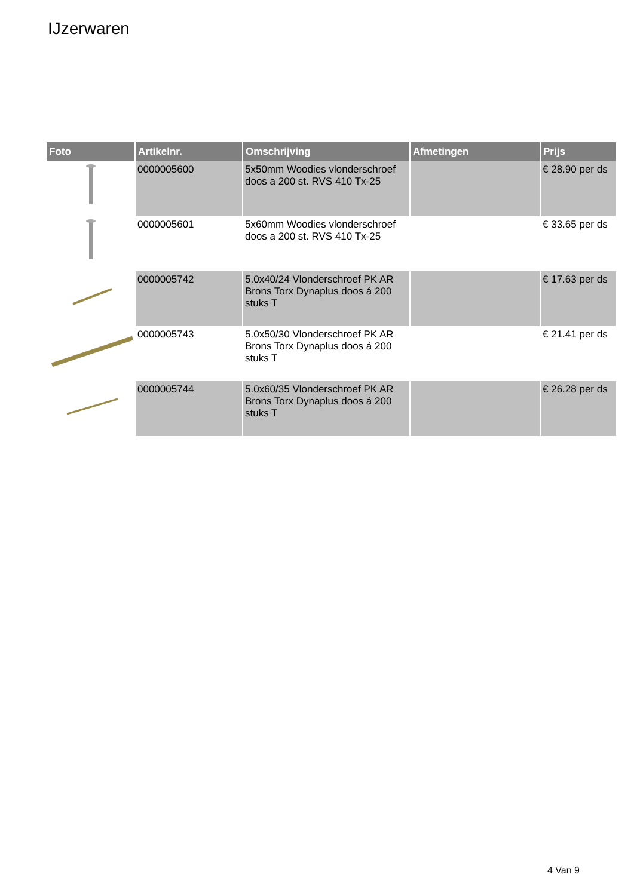IJzerwaren
| Foto | Artikelnr. | Omschrijving | Afmetingen | Prijs |
| --- | --- | --- | --- | --- |
| | 0000005600 | 5x50mm Woodies vlonderschroef doos a 200 st. RVS 410 Tx-25 | | € 28.90 per ds |
| | 0000005601 | 5x60mm Woodies vlonderschroef doos a 200 st. RVS 410 Tx-25 | | € 33.65 per ds |
| | 0000005742 | 5.0x40/24 Vlonderschroef PK AR Brons Torx Dynaplus doos á 200 stuks T | | € 17.63 per ds |
| | 0000005743 | 5.0x50/30 Vlonderschroef PK AR Brons Torx Dynaplus doos á 200 stuks T | | € 21.41 per ds |
| | 0000005744 | 5.0x60/35 Vlonderschroef PK AR Brons Torx Dynaplus doos á 200 stuks T | | € 26.28 per ds |
4 Van 9